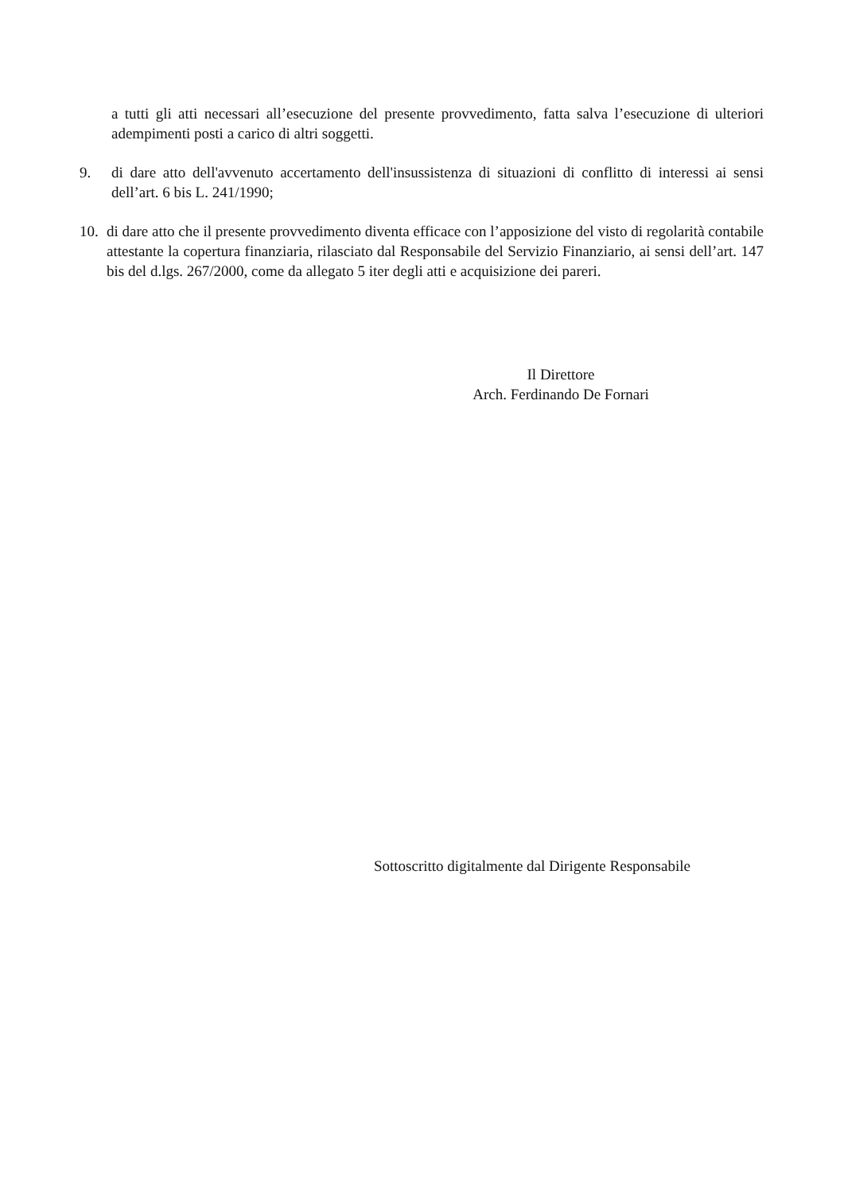a tutti gli atti necessari all’esecuzione del presente provvedimento, fatta salva l’esecuzione di ulteriori adempimenti posti a carico di altri soggetti.
9. di dare atto dell'avvenuto accertamento dell'insussistenza di situazioni di conflitto di interessi ai sensi dell’art. 6 bis L. 241/1990;
10.
di dare atto che il presente provvedimento diventa efficace con l’apposizione del visto di regolarità contabile attestante la copertura finanziaria, rilasciato dal Responsabile del Servizio Finanziario, ai sensi dell’art. 147 bis del d.lgs. 267/2000, come da allegato 5 iter degli atti e acquisizione dei pareri.
Il Direttore
Arch. Ferdinando De Fornari
Sottoscritto digitalmente dal Dirigente Responsabile